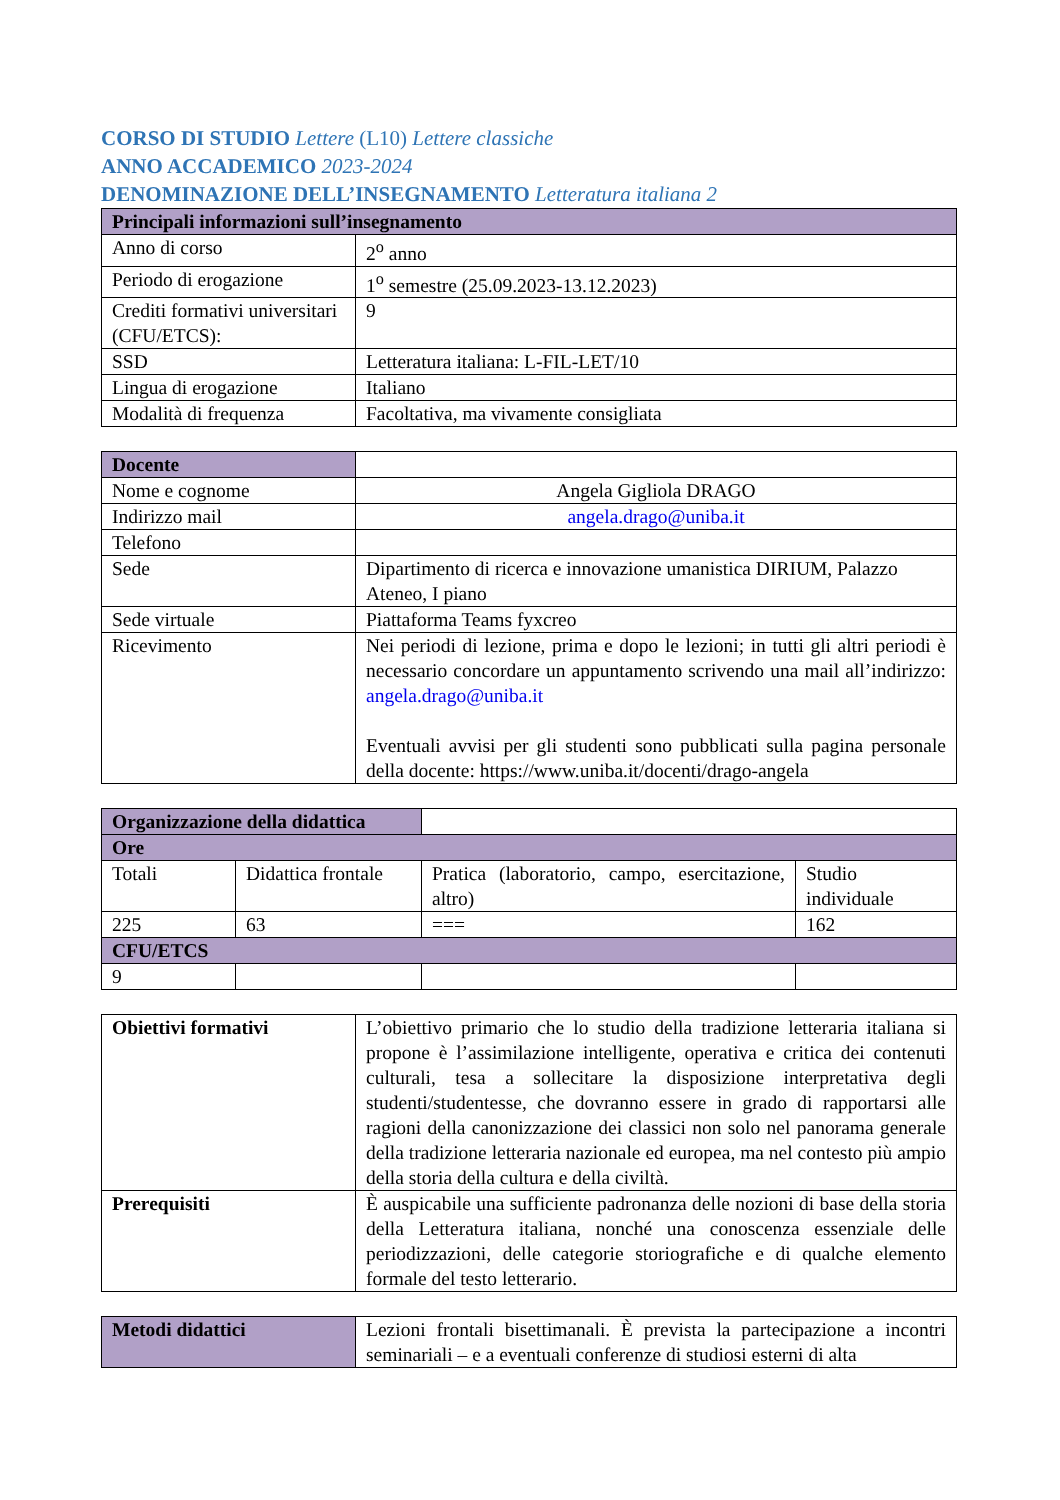CORSO DI STUDIO Lettere (L10) Lettere classiche
ANNO ACCADEMICO 2023-2024
DENOMINAZIONE DELL’INSEGNAMENTO Letteratura italiana 2
| Principali informazioni sull’insegnamento | |
| --- | --- |
| Anno di corso | 2<sup>o</sup> anno |
| Periodo di erogazione | 1<sup>o</sup> semestre (25.09.2023-13.12.2023) |
| Crediti formativi universitari (CFU/ETCS): | 9 |
| SSD | Letteratura italiana: L-FIL-LET/10 |
| Lingua di erogazione | Italiano |
| Modalità di frequenza | Facoltativa, ma vivamente consigliata |
| Docente | |
| Nome e cognome | Angela Gigliola DRAGO |
| Indirizzo mail | angela.drago@uniba.it |
| Telefono | |
| Sede | Dipartimento di ricerca e innovazione umanistica DIRIUM, Palazzo Ateneo, I piano |
| Sede virtuale | Piattaforma Teams fyxcreo |
| Ricevimento | Nei periodi di lezione, prima e dopo le lezioni; in tutti gli altri periodi è necessario concordare un appuntamento scrivendo una mail all’indirizzo: angela.drago@uniba.it Eventuali avvisi per gli studenti sono pubblicati sulla pagina personale della docente: https://www.uniba.it/docenti/drago-angela |
| Organizzazione della didattica | | | |
| Ore | | | |
| Totali | Didattica frontale | Pratica (laboratorio, campo, esercitazione, altro) | Studio individuale |
| 225 | 63 | === | 162 |
| CFU/ETCS | | | |
| 9 | | | |
| Obiettivi formativi | L’obiettivo primario che lo studio della tradizione letteraria italiana si propone è l’assimilazione intelligente, operativa e critica dei contenuti culturali, tesa a sollecitare la disposizione interpretativa degli studenti/studentesse, che dovranno essere in grado di rapportarsi alle ragioni della canonizzazione dei classici non solo nel panorama generale della tradizione letteraria nazionale ed europea, ma nel contesto più ampio della storia della cultura e della civiltà. |
| Prerequisiti | È auspicabile una sufficiente padronanza delle nozioni di base della storia della Letteratura italiana, nonché una conoscenza essenziale delle periodizzazioni, delle categorie storiografiche e di qualche elemento formale del testo letterario. |
| Metodi didattici | Lezioni frontali bisettimanali. È prevista la partecipazione a incontri seminariali – e a eventuali conferenze di studiosi esterni di alta |